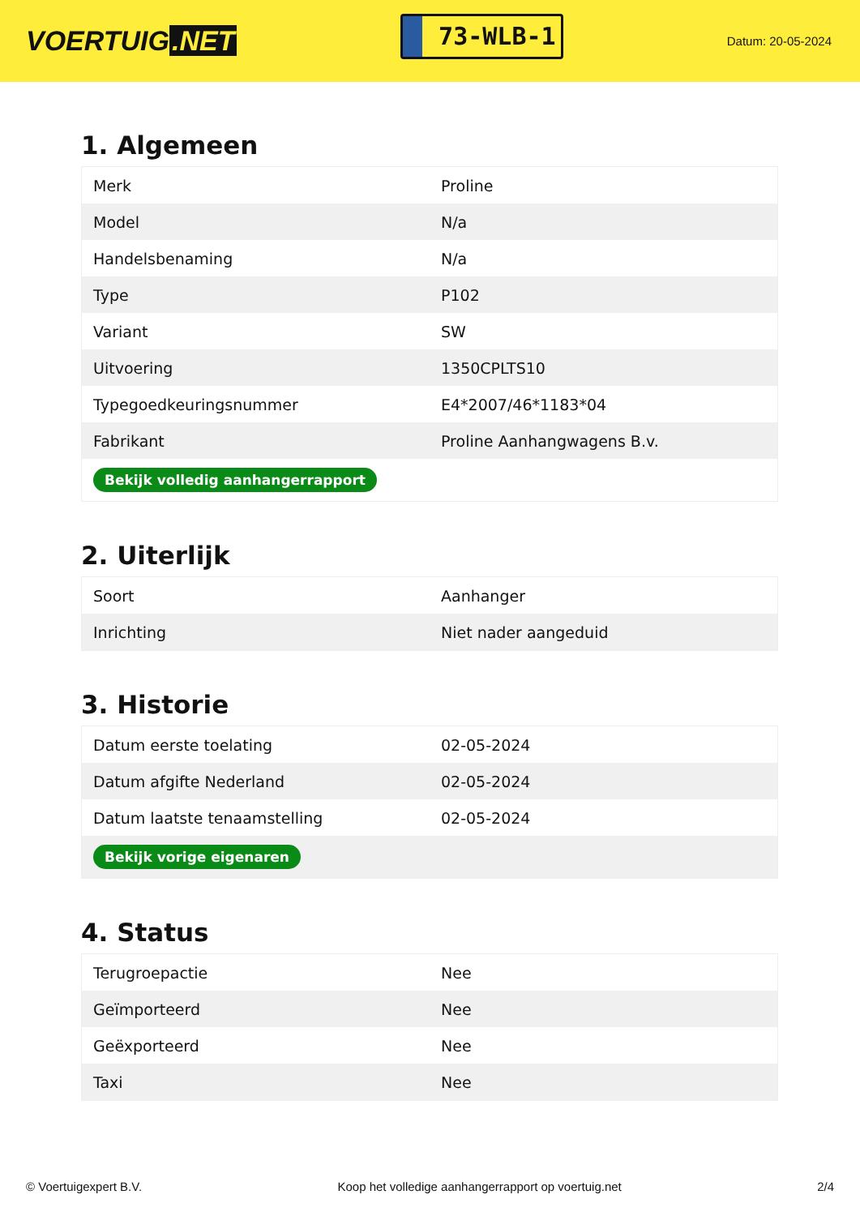VOERTUIG.NET
73-WLB-1
Datum: 20-05-2024
1. Algemeen
| Merk | Proline |
| Model | N/a |
| Handelsbenaming | N/a |
| Type | P102 |
| Variant | SW |
| Uitvoering | 1350CPLTS10 |
| Typegoedkeuringsnummer | E4*2007/46*1183*04 |
| Fabrikant | Proline Aanhangwagens B.v. |
| Bekijk volledig aanhangerrapport | |
2. Uiterlijk
| Soort | Aanhanger |
| Inrichting | Niet nader aangeduid |
3. Historie
| Datum eerste toelating | 02-05-2024 |
| Datum afgifte Nederland | 02-05-2024 |
| Datum laatste tenaamstelling | 02-05-2024 |
| Bekijk vorige eigenaren | |
4. Status
| Terugroepactie | Nee |
| Geïmporteerd | Nee |
| Geëxporteerd | Nee |
| Taxi | Nee |
© Voertuigexpert B.V. Koop het volledige aanhangerrapport op voertuig.net 2/4